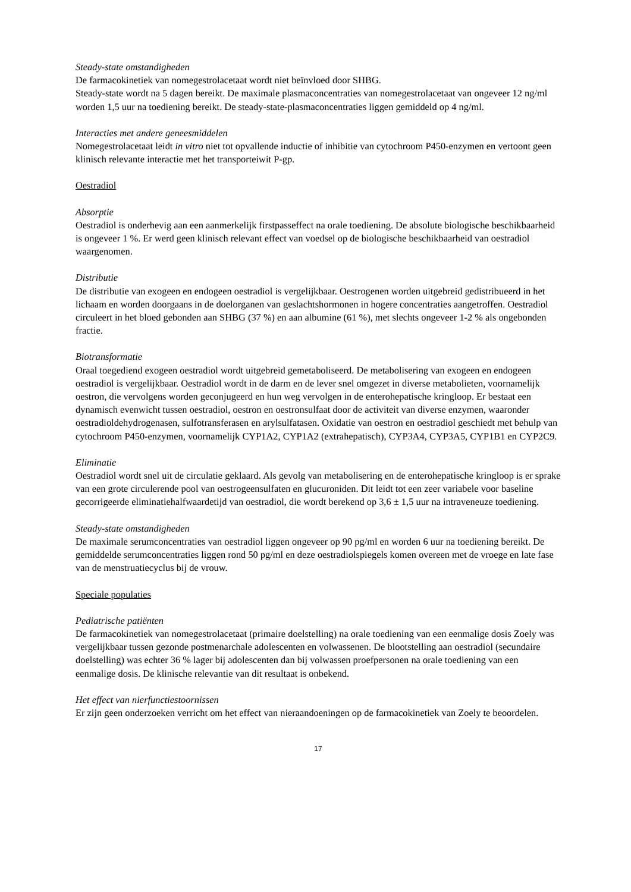Steady-state omstandigheden
De farmacokinetiek van nomegestrolacetaat wordt niet beïnvloed door SHBG.
Steady-state wordt na 5 dagen bereikt. De maximale plasmaconcentraties van nomegestrolacetaat van ongeveer 12 ng/ml worden 1,5 uur na toediening bereikt. De steady-state-plasmaconcentraties liggen gemiddeld op 4 ng/ml.
Interacties met andere geneesmiddelen
Nomegestrolacetaat leidt in vitro niet tot opvallende inductie of inhibitie van cytochroom P450-enzymen en vertoont geen klinisch relevante interactie met het transporteiwit P-gp.
Oestradiol
Absorptie
Oestradiol is onderhevig aan een aanmerkelijk firstpasseffect na orale toediening. De absolute biologische beschikbaarheid is ongeveer 1 %. Er werd geen klinisch relevant effect van voedsel op de biologische beschikbaarheid van oestradiol waargenomen.
Distributie
De distributie van exogeen en endogeen oestradiol is vergelijkbaar. Oestrogenen worden uitgebreid gedistribueerd in het lichaam en worden doorgaans in de doelorganen van geslachtshormonen in hogere concentraties aangetroffen. Oestradiol circuleert in het bloed gebonden aan SHBG (37 %) en aan albumine (61 %), met slechts ongeveer 1-2 % als ongebonden fractie.
Biotransformatie
Oraal toegediend exogeen oestradiol wordt uitgebreid gemetaboliseerd. De metabolisering van exogeen en endogeen oestradiol is vergelijkbaar. Oestradiol wordt in de darm en de lever snel omgezet in diverse metabolieten, voornamelijk oestron, die vervolgens worden geconjugeerd en hun weg vervolgen in de enterohepatische kringloop. Er bestaat een dynamisch evenwicht tussen oestradiol, oestron en oestronsulfaat door de activiteit van diverse enzymen, waaronder oestradioldehydrogenasen, sulfotransferasen en arylsulfatasen. Oxidatie van oestron en oestradiol geschiedt met behulp van cytochroom P450-enzymen, voornamelijk CYP1A2, CYP1A2 (extrahepatisch), CYP3A4, CYP3A5, CYP1B1 en CYP2C9.
Eliminatie
Oestradiol wordt snel uit de circulatie geklaard. Als gevolg van metabolisering en de enterohepatische kringloop is er sprake van een grote circulerende pool van oestrogeensulfaten en glucuroniden. Dit leidt tot een zeer variabele voor baseline gecorrigeerde eliminatiehalfwaardetijd van oestradiol, die wordt berekend op 3,6 ± 1,5 uur na intraveneuze toediening.
Steady-state omstandigheden
De maximale serumconcentraties van oestradiol liggen ongeveer op 90 pg/ml en worden 6 uur na toediening bereikt. De gemiddelde serumconcentraties liggen rond 50 pg/ml en deze oestradiolspiegels komen overeen met de vroege en late fase van de menstruatiecyclus bij de vrouw.
Speciale populaties
Pediatrische patiënten
De farmacokinetiek van nomegestrolacetaat (primaire doelstelling) na orale toediening van een eenmalige dosis Zoely was vergelijkbaar tussen gezonde postmenarchale adolescenten en volwassenen. De blootstelling aan oestradiol (secundaire doelstelling) was echter 36 % lager bij adolescenten dan bij volwassen proefpersonen na orale toediening van een eenmalige dosis. De klinische relevantie van dit resultaat is onbekend.
Het effect van nierfunctiestoornissen
Er zijn geen onderzoeken verricht om het effect van nieraandoeningen op de farmacokinetiek van Zoely te beoordelen.
17